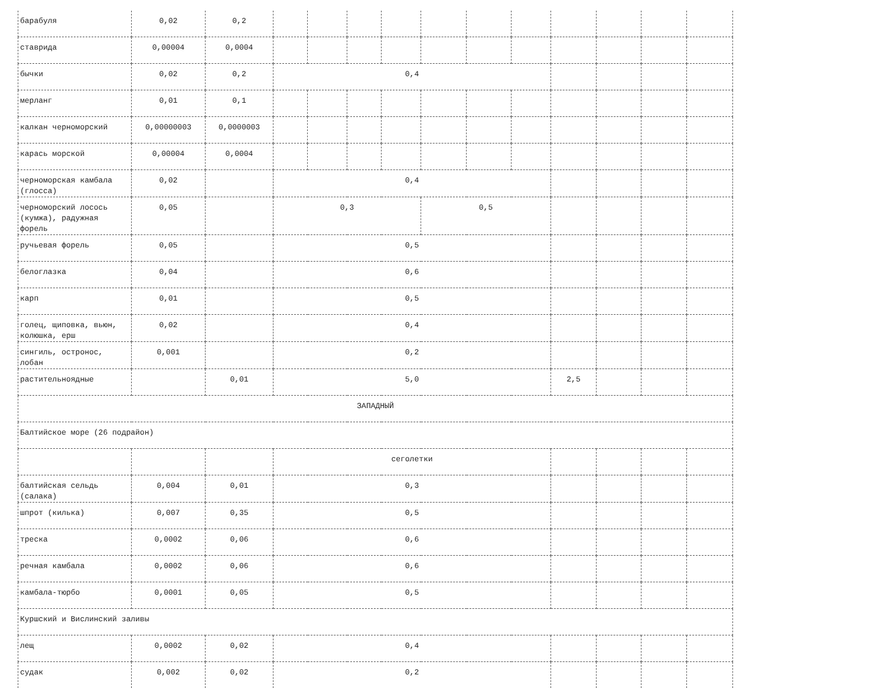| барабуля | 0,02 | 0,2 | | | | | | | | | | | |
| ставрида | 0,00004 | 0,0004 | | | | | | | | | | | |
| бычки | 0,02 | 0,2 | 0,4 | | | | | | | | | | |
| мерланг | 0,01 | 0,1 | | | | | | | | | | | |
| калкан черноморский | 0,00000003 | 0,0000003 | | | | | | | | | | | |
| карась морской | 0,00004 | 0,0004 | | | | | | | | | | | |
| черноморская камбала (глосса) | 0,02 | | 0,4 | | | | | | | | | | |
| черноморский лосось (кумжа), радужная форель | 0,05 | | 0,3 | | | | 0,5 | | | | | | |
| ручьевая форель | 0,05 | | 0,5 | | | | | | | | | | |
| белоглазка | 0,04 | | 0,6 | | | | | | | | | | |
| карп | 0,01 | | 0,5 | | | | | | | | | | |
| голец, щиповка, вьюн, колюшка, ерш | 0,02 | | 0,4 | | | | | | | | | | |
| сингиль, остронос, лобан | 0,001 | | 0,2 | | | | | | | | | | |
| растительноядные | | 0,01 | 5,0 | | | | | | | 2,5 | | | |
| ЗАПАДНЫЙ | | | | | | | | | | | | | |
| Балтийское море (26 подрайон) | | | | | | | | | | | | | |
| | | | сеголетки | | | | | | | | | | |
| балтийская сельдь (салака) | 0,004 | 0,01 | 0,3 | | | | | | | | | | |
| шпрот (килька) | 0,007 | 0,35 | 0,5 | | | | | | | | | | |
| треска | 0,0002 | 0,06 | 0,6 | | | | | | | | | | |
| речная камбала | 0,0002 | 0,06 | 0,6 | | | | | | | | | | |
| камбала-тюрбо | 0,0001 | 0,05 | 0,5 | | | | | | | | | | |
| Куршский и Вислинский заливы | | | | | | | | | | | | | |
| лещ | 0,0002 | 0,02 | 0,4 | | | | | | | | | | |
| судак | 0,002 | 0,02 | 0,2 | | | | | | | | | | |